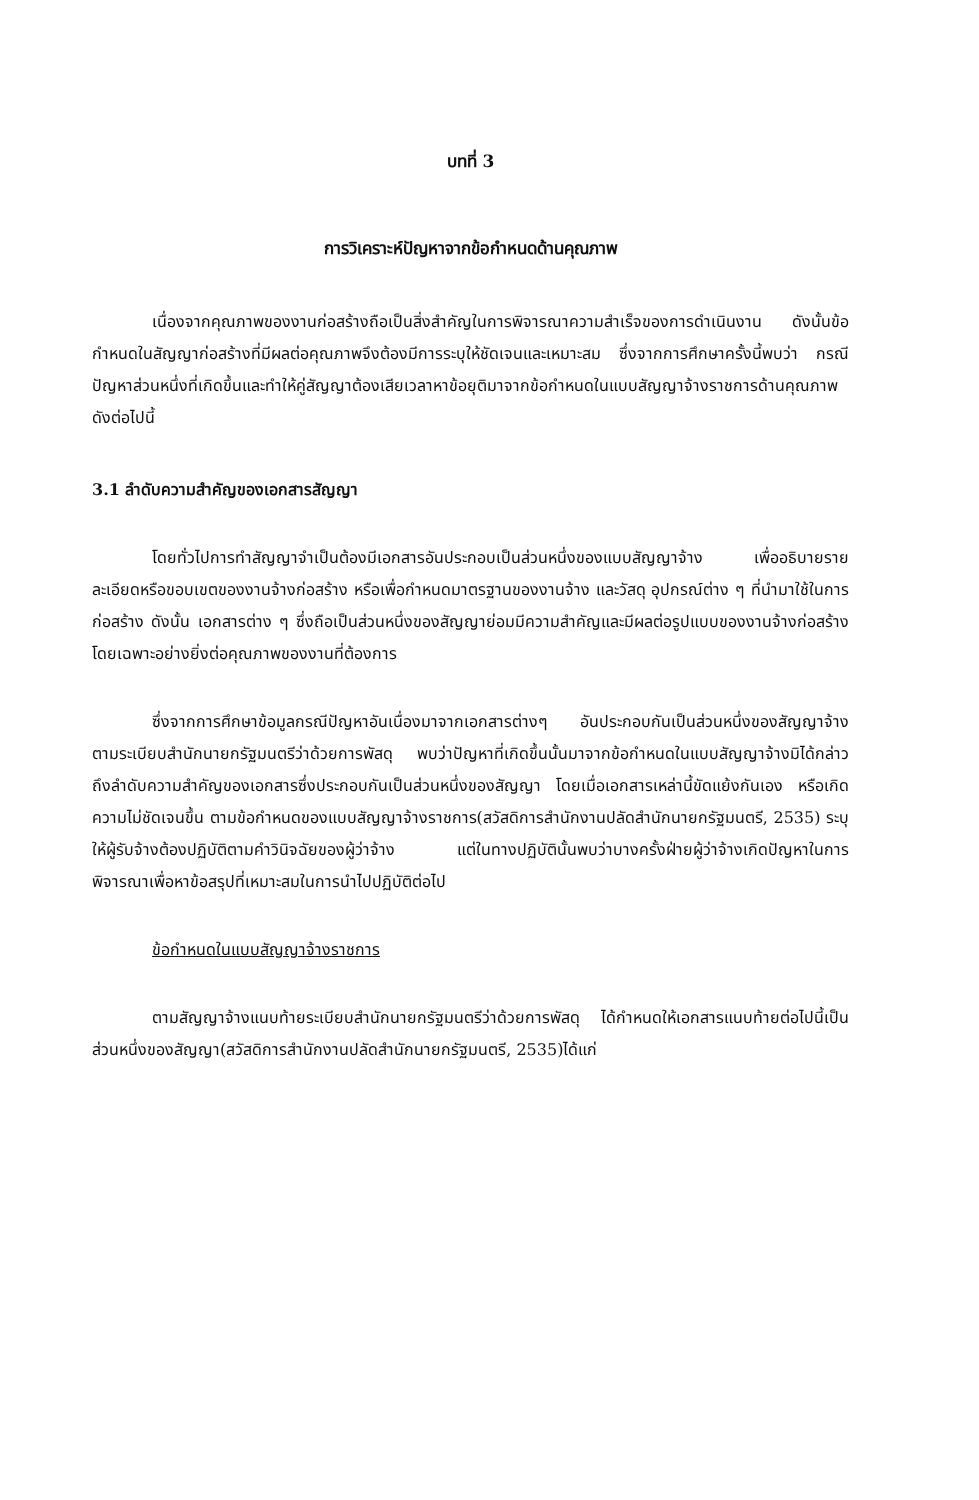บทที่ 3
การวิเคราะห์ปัญหาจากข้อกำหนดด้านคุณภาพ
เนื่องจากคุณภาพของงานก่อสร้างถือเป็นสิ่งสำคัญในการพิจารณาความสำเร็จของการดำเนินงาน ดังนั้นข้อกำหนดในสัญญาก่อสร้างที่มีผลต่อคุณภาพจึงต้องมีการระบุให้ชัดเจนและเหมาะสม ซึ่งจากการศึกษาครั้งนี้พบว่า กรณีปัญหาส่วนหนึ่งที่เกิดขึ้นและทำให้คู่สัญญาต้องเสียเวลาหาข้อยุติมาจากข้อกำหนดในแบบสัญญาจ้างราชการด้านคุณภาพ ดังต่อไปนี้
3.1 ลำดับความสำคัญของเอกสารสัญญา
โดยทั่วไปการทำสัญญาจำเป็นต้องมีเอกสารอันประกอบเป็นส่วนหนึ่งของแบบสัญญาจ้าง เพื่ออธิบายรายละเอียดหรือขอบเขตของงานจ้างก่อสร้าง หรือเพื่อกำหนดมาตรฐานของงานจ้าง และวัสดุ อุปกรณ์ต่าง ๆ ที่นำมาใช้ในการก่อสร้าง ดังนั้น เอกสารต่าง ๆ ซึ่งถือเป็นส่วนหนึ่งของสัญญาย่อมมีความสำคัญและมีผลต่อรูปแบบของงานจ้างก่อสร้าง โดยเฉพาะอย่างยิ่งต่อคุณภาพของงานที่ต้องการ
ซึ่งจากการศึกษาข้อมูลกรณีปัญหาอันเนื่องมาจากเอกสารต่างๆ อันประกอบกันเป็นส่วนหนึ่งของสัญญาจ้างตามระเบียบสำนักนายกรัฐมนตรีว่าด้วยการพัสดุ พบว่าปัญหาที่เกิดขึ้นนั้นมาจากข้อกำหนดในแบบสัญญาจ้างมิได้กล่าวถึงลำดับความสำคัญของเอกสารซึ่งประกอบกันเป็นส่วนหนึ่งของสัญญา โดยเมื่อเอกสารเหล่านี้ขัดแย้งกันเอง หรือเกิดความไม่ชัดเจนขึ้น ตามข้อกำหนดของแบบสัญญาจ้างราชการ(สวัสดิการสำนักงานปลัดสำนักนายกรัฐมนตรี, 2535) ระบุให้ผู้รับจ้างต้องปฏิบัติตามคำวินิจฉัยของผู้ว่าจ้าง แต่ในทางปฏิบัตินั้นพบว่าบางครั้งฝ่ายผู้ว่าจ้างเกิดปัญหาในการพิจารณาเพื่อหาข้อสรุปที่เหมาะสมในการนำไปปฏิบัติต่อไป
ข้อกำหนดในแบบสัญญาจ้างราชการ
ตามสัญญาจ้างแนบท้ายระเบียบสำนักนายกรัฐมนตรีว่าด้วยการพัสดุ ได้กำหนดให้เอกสารแนบท้ายต่อไปนี้เป็นส่วนหนึ่งของสัญญา(สวัสดิการสำนักงานปลัดสำนักนายกรัฐมนตรี, 2535)ได้แก่